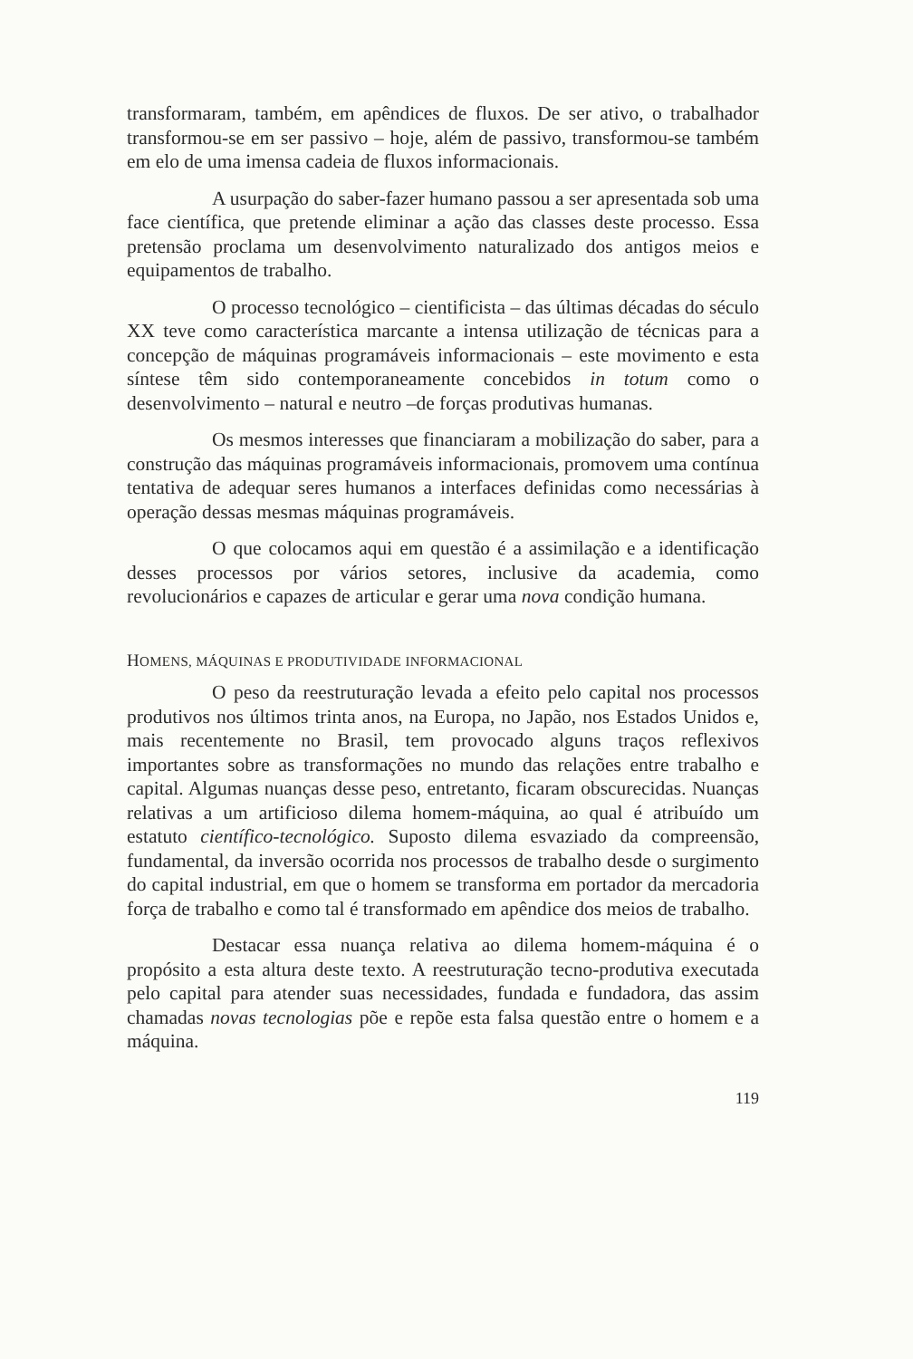transformaram, também, em apêndices de fluxos. De ser ativo, o trabalhador transformou-se em ser passivo – hoje, além de passivo, transformou-se também em elo de uma imensa cadeia de fluxos informacionais.
A usurpação do saber-fazer humano passou a ser apresentada sob uma face científica, que pretende eliminar a ação das classes deste processo. Essa pretensão proclama um desenvolvimento naturalizado dos antigos meios e equipamentos de trabalho.
O processo tecnológico – cientificista – das últimas décadas do século XX teve como característica marcante a intensa utilização de técnicas para a concepção de máquinas programáveis informacionais – este movimento e esta síntese têm sido contemporaneamente concebidos in totum como o desenvolvimento – natural e neutro –de forças produtivas humanas.
Os mesmos interesses que financiaram a mobilização do saber, para a construção das máquinas programáveis informacionais, promovem uma contínua tentativa de adequar seres humanos a interfaces definidas como necessárias à operação dessas mesmas máquinas programáveis.
O que colocamos aqui em questão é a assimilação e a identificação desses processos por vários setores, inclusive da academia, como revolucionários e capazes de articular e gerar uma nova condição humana.
HOMENS, MÁQUINAS E PRODUTIVIDADE INFORMACIONAL
O peso da reestruturação levada a efeito pelo capital nos processos produtivos nos últimos trinta anos, na Europa, no Japão, nos Estados Unidos e, mais recentemente no Brasil, tem provocado alguns traços reflexivos importantes sobre as transformações no mundo das relações entre trabalho e capital. Algumas nuanças desse peso, entretanto, ficaram obscurecidas. Nuanças relativas a um artificioso dilema homem-máquina, ao qual é atribuído um estatuto científico-tecnológico. Suposto dilema esvaziado da compreensão, fundamental, da inversão ocorrida nos processos de trabalho desde o surgimento do capital industrial, em que o homem se transforma em portador da mercadoria força de trabalho e como tal é transformado em apêndice dos meios de trabalho.
Destacar essa nuança relativa ao dilema homem-máquina é o propósito a esta altura deste texto. A reestruturação tecno-produtiva executada pelo capital para atender suas necessidades, fundada e fundadora, das assim chamadas novas tecnologias põe e repõe esta falsa questão entre o homem e a máquina.
119